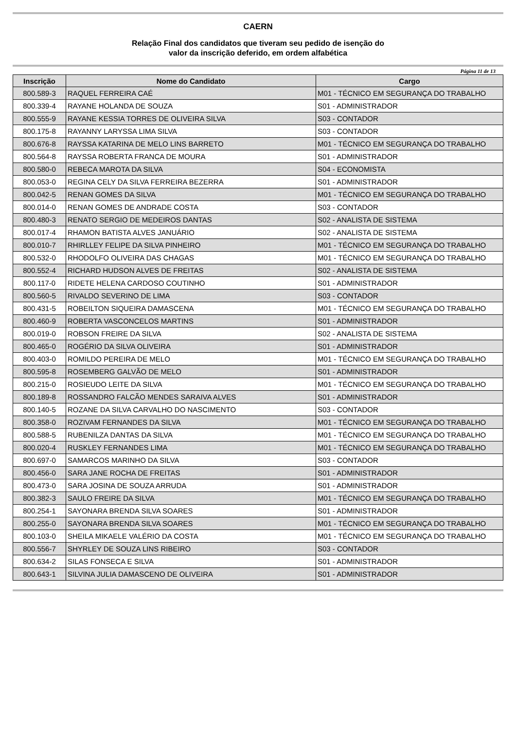CAERN
Relação Final dos candidatos que tiveram seu pedido de isenção do
valor da inscrição deferido, em ordem alfabética
Página 11 de 13
| Inscrição | Nome do Candidato | Cargo |
| --- | --- | --- |
| 800.589-3 | RAQUEL FERREIRA CAÉ | M01 - TÉCNICO EM SEGURANÇA DO TRABALHO |
| 800.339-4 | RAYANE HOLANDA DE SOUZA | S01 - ADMINISTRADOR |
| 800.555-9 | RAYANE KESSIA TORRES DE OLIVEIRA SILVA | S03 - CONTADOR |
| 800.175-8 | RAYANNY LARYSSA LIMA SILVA | S03 - CONTADOR |
| 800.676-8 | RAYSSA KATARINA DE MELO LINS BARRETO | M01 - TÉCNICO EM SEGURANÇA DO TRABALHO |
| 800.564-8 | RAYSSA ROBERTA FRANCA DE MOURA | S01 - ADMINISTRADOR |
| 800.580-0 | REBECA MAROTA DA SILVA | S04 - ECONOMISTA |
| 800.053-0 | REGINA CELY DA SILVA FERREIRA BEZERRA | S01 - ADMINISTRADOR |
| 800.042-5 | RENAN GOMES DA SILVA | M01 - TÉCNICO EM SEGURANÇA DO TRABALHO |
| 800.014-0 | RENAN GOMES DE ANDRADE COSTA | S03 - CONTADOR |
| 800.480-3 | RENATO SERGIO DE MEDEIROS DANTAS | S02 - ANALISTA DE SISTEMA |
| 800.017-4 | RHAMON BATISTA ALVES JANUÁRIO | S02 - ANALISTA DE SISTEMA |
| 800.010-7 | RHIRLLEY FELIPE DA SILVA PINHEIRO | M01 - TÉCNICO EM SEGURANÇA DO TRABALHO |
| 800.532-0 | RHODOLFO OLIVEIRA DAS CHAGAS | M01 - TÉCNICO EM SEGURANÇA DO TRABALHO |
| 800.552-4 | RICHARD HUDSON ALVES DE FREITAS | S02 - ANALISTA DE SISTEMA |
| 800.117-0 | RIDETE HELENA CARDOSO COUTINHO | S01 - ADMINISTRADOR |
| 800.560-5 | RIVALDO SEVERINO DE LIMA | S03 - CONTADOR |
| 800.431-5 | ROBEILTON SIQUEIRA DAMASCENA | M01 - TÉCNICO EM SEGURANÇA DO TRABALHO |
| 800.460-9 | ROBERTA VASCONCELOS MARTINS | S01 - ADMINISTRADOR |
| 800.019-0 | ROBSON FREIRE DA SILVA | S02 - ANALISTA DE SISTEMA |
| 800.465-0 | ROGÉRIO DA SILVA OLIVEIRA | S01 - ADMINISTRADOR |
| 800.403-0 | ROMILDO PEREIRA DE MELO | M01 - TÉCNICO EM SEGURANÇA DO TRABALHO |
| 800.595-8 | ROSEMBERG GALVÃO DE MELO | S01 - ADMINISTRADOR |
| 800.215-0 | ROSIEUDO LEITE DA SILVA | M01 - TÉCNICO EM SEGURANÇA DO TRABALHO |
| 800.189-8 | ROSSANDRO FALCÃO MENDES SARAIVA ALVES | S01 - ADMINISTRADOR |
| 800.140-5 | ROZANE DA SILVA CARVALHO DO NASCIMENTO | S03 - CONTADOR |
| 800.358-0 | ROZIVAM FERNANDES DA SILVA | M01 - TÉCNICO EM SEGURANÇA DO TRABALHO |
| 800.588-5 | RUBENILZA DANTAS DA SILVA | M01 - TÉCNICO EM SEGURANÇA DO TRABALHO |
| 800.020-4 | RUSKLEY FERNANDES LIMA | M01 - TÉCNICO EM SEGURANÇA DO TRABALHO |
| 800.697-0 | SAMARCOS MARINHO DA SILVA | S03 - CONTADOR |
| 800.456-0 | SARA JANE ROCHA DE FREITAS | S01 - ADMINISTRADOR |
| 800.473-0 | SARA JOSINA DE SOUZA ARRUDA | S01 - ADMINISTRADOR |
| 800.382-3 | SAULO FREIRE DA SILVA | M01 - TÉCNICO EM SEGURANÇA DO TRABALHO |
| 800.254-1 | SAYONARA BRENDA SILVA SOARES | S01 - ADMINISTRADOR |
| 800.255-0 | SAYONARA BRENDA SILVA SOARES | M01 - TÉCNICO EM SEGURANÇA DO TRABALHO |
| 800.103-0 | SHEILA MIKAELE VALÉRIO DA COSTA | M01 - TÉCNICO EM SEGURANÇA DO TRABALHO |
| 800.556-7 | SHYRLEY DE SOUZA LINS RIBEIRO | S03 - CONTADOR |
| 800.634-2 | SILAS FONSECA E SILVA | S01 - ADMINISTRADOR |
| 800.643-1 | SILVINA JULIA DAMASCENO DE OLIVEIRA | S01 - ADMINISTRADOR |